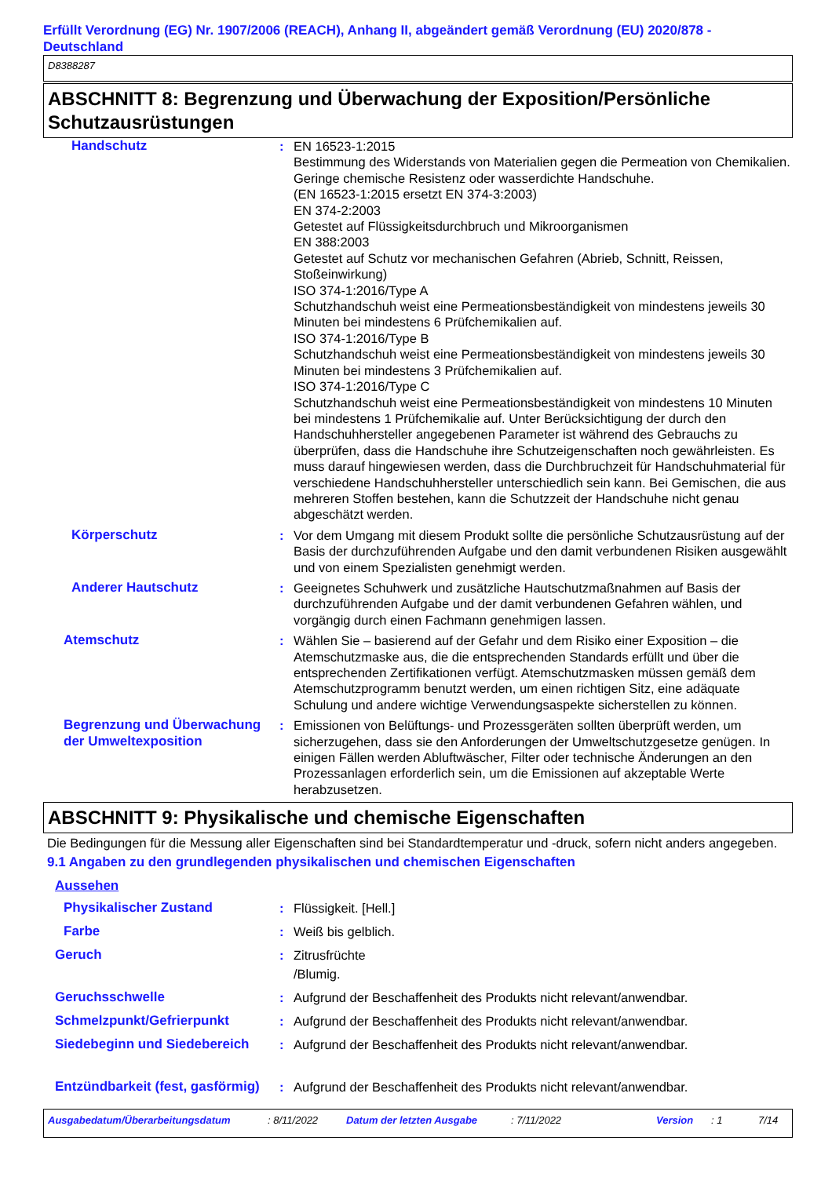Erfüllt Verordnung (EG) Nr. 1907/2006 (REACH), Anhang II, abgeändert gemäß Verordnung (EU) 2020/878 - Deutschland
D8388287
ABSCHNITT 8: Begrenzung und Überwachung der Exposition/Persönliche Schutzausrüstungen
| Handschutz | : | EN 16523-1:2015 Bestimmung des Widerstands von Materialien gegen die Permeation von Chemikalien. Geringe chemische Resistenz oder wasserdichte Handschuhe. (EN 16523-1:2015 ersetzt EN 374-3:2003) EN 374-2:2003 Getestet auf Flüssigkeitsdurchbruch und Mikroorganismen EN 388:2003 Getestet auf Schutz vor mechanischen Gefahren (Abrieb, Schnitt, Reissen, Stoßeinwirkung) ISO 374-1:2016/Type A Schutzhandschuh weist eine Permeationsbeständigkeit von mindestens jeweils 30 Minuten bei mindestens 6 Prüfchemikalien auf. ISO 374-1:2016/Type B Schutzhandschuh weist eine Permeationsbeständigkeit von mindestens jeweils 30 Minuten bei mindestens 3 Prüfchemikalien auf. ISO 374-1:2016/Type C Schutzhandschuh weist eine Permeationsbeständigkeit von mindestens 10 Minuten bei mindestens 1 Prüfchemikalie auf. Unter Berücksichtigung der durch den Handschuhhersteller angegebenen Parameter ist während des Gebrauchs zu überprüfen, dass die Handschuhe ihre Schutzeigenschaften noch gewährleisten. Es muss darauf hingewiesen werden, dass die Durchbruchzeit für Handschuhmaterial für verschiedene Handschuhhersteller unterschiedlich sein kann. Bei Gemischen, die aus mehreren Stoffen bestehen, kann die Schutzzeit der Handschuhe nicht genau abgeschätzt werden. |
| Körperschutz | : | Vor dem Umgang mit diesem Produkt sollte die persönliche Schutzausrüstung auf der Basis der durchzuführenden Aufgabe und den damit verbundenen Risiken ausgewählt und von einem Spezialisten genehmigt werden. |
| Anderer Hautschutz | : | Geeignetes Schuhwerk und zusätzliche Hautschutzmaßnahmen auf Basis der durchzuführenden Aufgabe und der damit verbundenen Gefahren wählen, und vorgängig durch einen Fachmann genehmigen lassen. |
| Atemschutz | : | Wählen Sie – basierend auf der Gefahr und dem Risiko einer Exposition – die Atemschutzmaske aus, die die entsprechenden Standards erfüllt und über die entsprechenden Zertifikationen verfügt. Atemschutzmasken müssen gemäß dem Atemschutzprogramm benutzt werden, um einen richtigen Sitz, eine adäquate Schulung und andere wichtige Verwendungsaspekte sicherstellen zu können. |
| Begrenzung und Überwachung der Umweltexposition | : | Emissionen von Belüftungs- und Prozessgeräten sollten überprüft werden, um sicherzugehen, dass sie den Anforderungen der Umweltschutzgesetze genügen. In einigen Fällen werden Abluftwäscher, Filter oder technische Änderungen an den Prozessanlagen erforderlich sein, um die Emissionen auf akzeptable Werte herabzusetzen. |
ABSCHNITT 9: Physikalische und chemische Eigenschaften
Die Bedingungen für die Messung aller Eigenschaften sind bei Standardtemperatur und -druck, sofern nicht anders angegeben.
9.1 Angaben zu den grundlegenden physikalischen und chemischen Eigenschaften
Aussehen
| Physikalischer Zustand | : | Flüssigkeit. [Hell.] |
| Farbe | : | Weiß bis gelblich. |
| Geruch | : | Zitrusfrüchte /Blumig. |
| Geruchsschwelle | : | Aufgrund der Beschaffenheit des Produkts nicht relevant/anwendbar. |
| Schmelzpunkt/Gefrierpunkt | : | Aufgrund der Beschaffenheit des Produkts nicht relevant/anwendbar. |
| Siedebeginn und Siedebereich | : | Aufgrund der Beschaffenheit des Produkts nicht relevant/anwendbar. |
| Entzündbarkeit (fest, gasförmig) | : | Aufgrund der Beschaffenheit des Produkts nicht relevant/anwendbar. |
Ausgabedatum/Überarbeitungsdatum: 8/11/2022 Datum der letzten Ausgabe: 7/11/2022 Version: 1 7/14